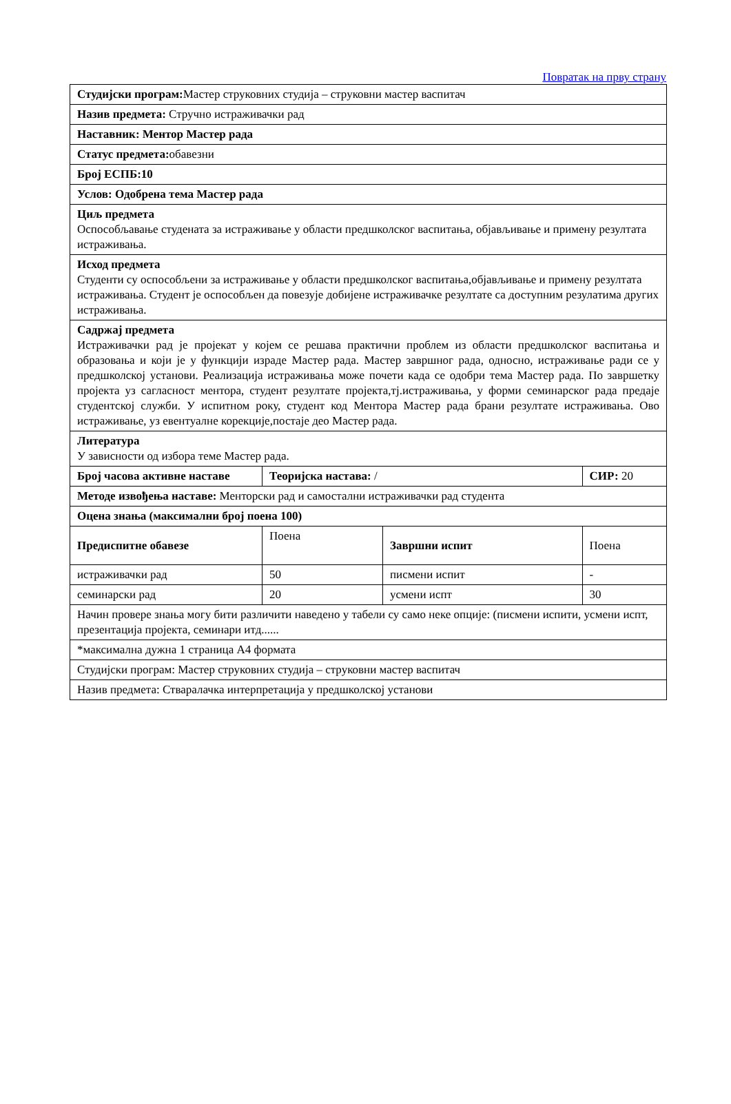Повратак на прву страну
| Студијски програм: Мастер струковних студија – струковни мастер васпитач | | | | |
| Назив предмета: Стручно истраживачки рад | | | | |
| Наставник: Ментор Мастер рада | | | | |
| Статус предмета: обавезни | | | | |
| Број ЕСПБ:10 | | | | |
| Услов: Одобрена тема Мастер рада | | | | |
| Циљ предмета Оспособљавање студената за истраживање у области предшколског васпитања, објављивање и примену резултата истраживања. | | | | |
| Исход предмета Студенти су оспособљени за истраживање у области предшколског васпитања,објављивање и примену резултата истраживања. Студент је оспособљен да повезује добијене истраживачке резултате са доступним резулатима других истраживања. | | | | |
| Садржај предмета Истраживачки рад је пројекат у којем се решава практични проблем из области предшколског васпитања и образовања и који је у функцији израде Мастер рада. Мастер завршног рада, односно, истраживање ради се у предшколској установи. Реализација истраживања може почети када се одобри тема Мастер рада. По завршетку пројекта уз сагласност ментора, студент резултате пројекта,тј.истраживања, у форми семинарског рада предаје студентској служби. У испитном року, студент код Ментора Мастер рада брани резултате истраживања. Ово истраживање, уз евентуалне корекције,постаје део Мастер рада. | | | | |
| Литература У зависности од избора теме Мастер рада. | | | | |
| Број часова активне наставе | Теоријска настава: / | | СИР: 20 | |
| Методе извођења наставе: Менторски рад и самостални истраживачки рад студента | | | | |
| Оцена знања (максимални број поена 100) | | | | |
| Предиспитне обавезе | Поена | Завршни испит | | Поена |
| истраживачки рад | 50 | писмени испит | | - |
| семинарски рад | 20 | усмени испт | | 30 |
| Начин провере знања могу бити различити наведено у табели су само неке опције: (писмени испити, усмени испт, презентација пројекта, семинари итд...... | | | | |
| *максимална дужна 1 страница А4 формата | | | | |
| Студијски програм: Мастер струковних студија – струковни мастер васпитач | | | | |
| Назив предмета: Стваралачка интерпретација у предшколској установи | | | | |